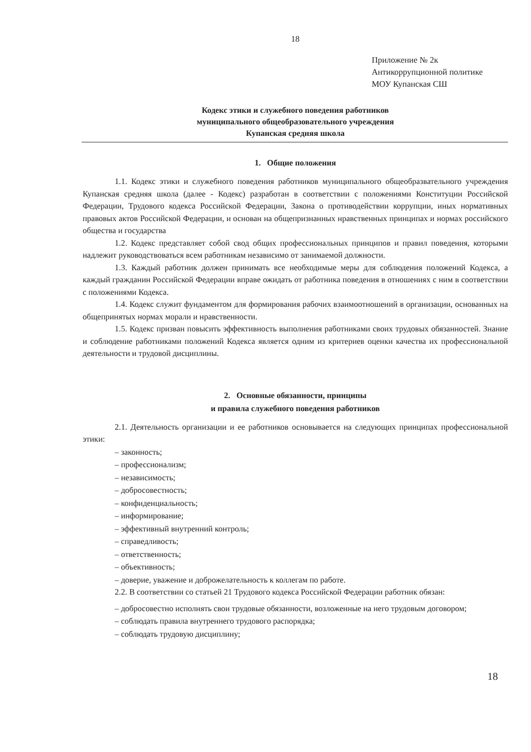18
Приложение № 2к
Антикоррупционной политике
МОУ Купанская СШ
Кодекс этики и служебного поведения работников
муниципального общеобразовательного учреждения
Купанская средняя школа
1. Общие положения
1.1. Кодекс этики и служебного поведения работников муниципального общеобразвательного учреждения Купанская средняя школа (далее - Кодекс) разработан в соответствии с положениями Конституции Российской Федерации, Трудового кодекса Российской Федерации, Закона о противодействии коррупции, иных нормативных правовых актов Российской Федерации, и основан на общепризнанных нравственных принципах и нормах российского общества и государства
1.2. Кодекс представляет собой свод общих профессиональных принципов и правил поведения, которыми надлежит руководствоваться всем работникам независимо от занимаемой должности.
1.3. Каждый работник должен принимать все необходимые меры для соблюдения положений Кодекса, а каждый гражданин Российской Федерации вправе ожидать от работника поведения в отношениях с ним в соответствии с положениями Кодекса.
1.4. Кодекс служит фундаментом для формирования рабочих взаимоотношений в организации, основанных на общепринятых нормах морали и нравственности.
1.5. Кодекс призван повысить эффективность выполнения работниками своих трудовых обязанностей. Знание и соблюдение работниками положений Кодекса является одним из критериев оценки качества их профессиональной деятельности и трудовой дисциплины.
2. Основные обязанности, принципы
и правила служебного поведения работников
2.1. Деятельность организации и ее работников основывается на следующих принципах профессиональной этики:
– законность;
– профессионализм;
– независимость;
– добросовестность;
– конфиденциальность;
– информирование;
– эффективный внутренний контроль;
– справедливость;
– ответственность;
– объективность;
– доверие, уважение и доброжелательность к коллегам по работе.
2.2. В соответствии со статьей 21 Трудового кодекса Российской Федерации работник обязан:
– добросовестно исполнять свои трудовые обязанности, возложенные на него трудовым договором;
– соблюдать правила внутреннего трудового распорядка;
– соблюдать трудовую дисциплину;
18